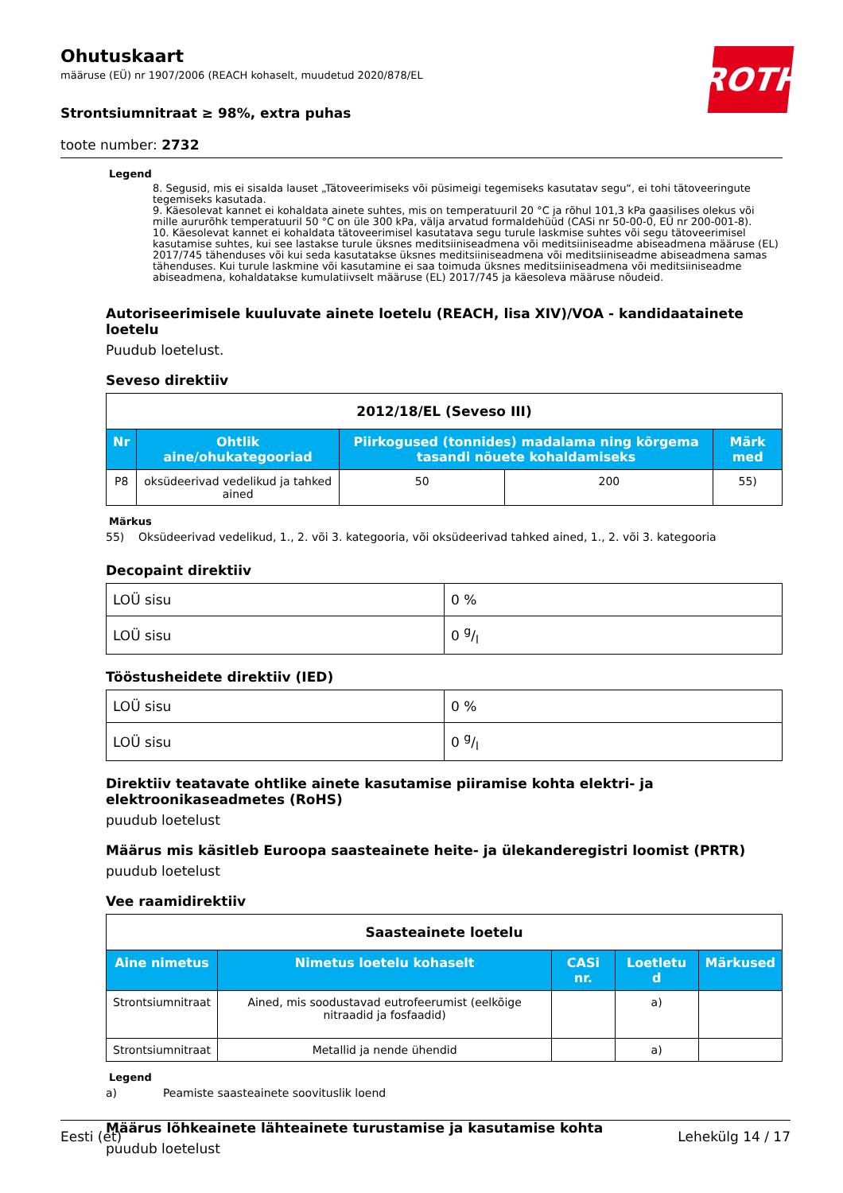ROTH
Ohutuskaart
määruse (EÜ) nr 1907/2006 (REACH kohaselt, muudetud 2020/878/EL
Strontsiumnitraat ≥ 98%, extra puhas
toote number: 2732
Legend
8. Segusid, mis ei sisalda lauset „Tätoveerimiseks või püsimeigi tegemiseks kasutatav segu“, ei tohi tätoveeringute tegemiseks kasutada.
9. Käesolevat kannet ei kohaldata ainete suhtes, mis on temperatuuril 20 °C ja rõhul 101,3 kPa gaasilises olekus või mille aururõhk temperatuuril 50 °C on üle 300 kPa, välja arvatud formaldehüüd (CASi nr 50-00-0, EÜ nr 200-001-8).
10. Käesolevat kannet ei kohaldata tätoveerimisel kasutatava segu turule laskmise suhtes või segu tätoveerimisel kasutamise suhtes, kui see lastakse turule üksnes meditsiiniseadmena või meditsiiniseadme abiseadmena määruse (EL) 2017/745 tähenduses või kui seda kasutatakse üksnes meditsiiniseadmena või meditsiiniseadme abiseadmena samas tähenduses. Kui turule laskmine või kasutamine ei saa toimuda üksnes meditsiiniseadmena või meditsiiniseadme abiseadmena, kohaldatakse kumulatiivselt määruse (EL) 2017/745 ja käesoleva määruse nõudeid.
Autoriseerimisele kuuluvate ainete loetelu (REACH, lisa XIV)/VOA - kandidaatainete loetelu
Puudub loetelust.
Seveso direktiiv
| 2012/18/EL (Seveso III) | | | | |
| Nr | Ohtlik aine/ohukategooriad | Piirkogused (tonnides) madalama ning kõrgema tasandi nõuete kohaldamiseks | | Märk med |
| P8 | oksüdeerivad vedelikud ja tahked ained | 50 | 200 | 55) |
Märkus
55) Oksüdeerivad vedelikud, 1., 2. või 3. kategooria, või oksüdeerivad tahked ained, 1., 2. või 3. kategooria
Decopaint direktiiv
| LOÜ sisu | 0 % |
| LOÜ sisu | 0 g/l |
Tööstusheidete direktiiv (IED)
| LOÜ sisu | 0 % |
| LOÜ sisu | 0 g/l |
Direktiiv teatavate ohtlike ainete kasutamise piiramise kohta elektri- ja elektroonikaseadmetes (RoHS)
puudub loetelust
Määrus mis käsitleb Euroopa saasteainete heite- ja ülekanderegistri loomist (PRTR)
puudub loetelust
Vee raamidirektiiv
| Saasteainete loetelu | | | | |
| Aine nimetus | Nimetus loetelu kohaselt | CASi nr. | Loetletu d | Märkused |
| Strontsiumnitraat | Ained, mis soodustavad eutrofeerumist (eelkõige nitraadid ja fosfaadid) | | a) | |
| Strontsiumnitraat | Metallid ja nende ühendid | | a) | |
Legend
a) Peamiste saasteainete soovituslik loend
Määrus lõhkeainete lähteainete turustamise ja kasutamise kohta
puudub loetelust
Eesti (et) Lehekülg 14 / 17